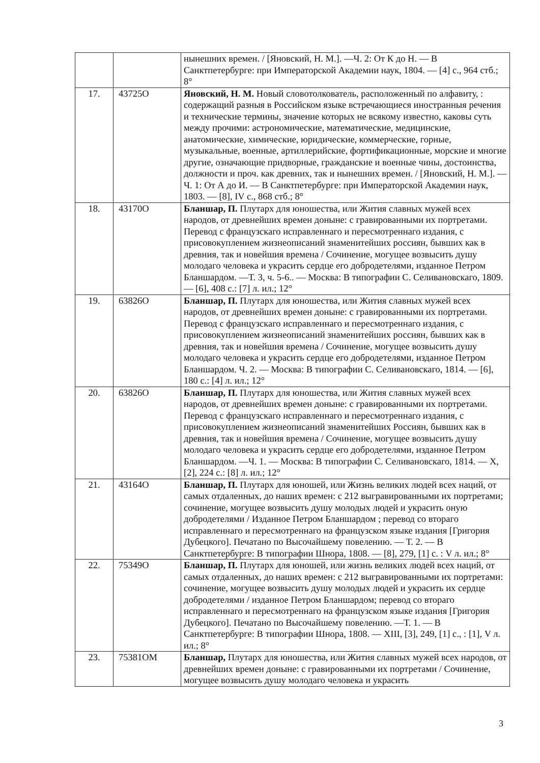| | | нынешних времен. / [Яновский, Н. М.]. —Ч. 2: От К до Н. — В Санктпетербурге: при Императорской Академии наук, 1804. — [4] с., 964 стб.; 8° |
| 17. | 43725О | Яновский, Н. М. Новый словотолкователь, расположенный по алфавиту, : содержащий разныя в Российском языке встречающиеся иностранныя речения и технические термины, значение которых не всякому известно, каковы суть между прочими: астрономические, математические, медицинские, анатомические, химические, юридические, коммерческие, горные, музыкальные, военные, артиллерийские, фортификационные, морские и многие другие, означающие придворные, гражданские и военные чины, достоинства, должности и проч. как древних, так и нынешних времен. / [Яновский, Н. М.]. —Ч. 1: От А до И. — В Санктпетербурге: при Императорской Академии наук, 1803. — [8], IV с., 868 стб.; 8° |
| 18. | 43170О | Бланшар, П. Плутарх для юношества, или Жития славных мужей всех народов, от древнейших времен доныне: с гравированными их портретами. Перевод с французскаго исправленнаго и пересмотреннаго издания, с присовокуплением жизнеописаний знаменитейших россиян, бывших как в древния, так и новейшия времена / Сочинение, могущее возвысить душу молодаго человека и украсить сердце его добродетелями, изданное Петром Бланшардом. —Т. 3, ч. 5-6.. — Москва: В типографии С. Селивановскаго, 1809. — [6], 408 с.: [7] л. ил.; 12° |
| 19. | 63826О | Бланшар, П. Плутарх для юношества, или Жития славных мужей всех народов, от древнейших времен доныне: с гравированными их портретами. Перевод с французскаго исправленнаго и пересмотреннаго издания, с присовокуплением жизнеописаний знаменитейших россиян, бывших как в древния, так и новейшия времена / Сочинение, могущее возвысить душу молодаго человека и украсить сердце его добродетелями, изданное Петром Бланшардом. Ч. 2. — Москва: В типографии С. Селивановскаго, 1814. — [6], 180 с.: [4] л. ил.; 12° |
| 20. | 63826О | Бланшар, П. Плутарх для юношества, или Жития славных мужей всех народов, от древнейших времен доныне: с гравированными их портретами. Перевод с французскаго исправленнаго и пересмотреннаго издания, с присовокуплением жизнеописаний знаменитейших Россиян, бывших как в древния, так и новейшия времена / Сочинение, могущее возвысить душу молодаго человека и украсить сердце его добродетелями, изданное Петром Бланшардом. —Ч. 1. — Москва: В типографии С. Селивановскаго, 1814. — X, [2], 224 с.: [8] л. ил.; 12° |
| 21. | 43164О | Бланшар, П. Плутарх для юношей, или Жизнь великих людей всех наций, от самых отдаленных, до наших времен: с 212 выгравированными их портретами; сочинение, могущее возвысить душу молодых людей и украсить оную добродетелями / Изданное Петром Бланшардом ; перевод со втораго исправленнаго и пересмотреннаго на французском языке издания [Григория Дубецкого]. Печатано по Высочайшему повелению. — Т. 2. — В Санктпетербурге: В типографии Шнора, 1808. — [8], 279, [1] с. : V л. ил.; 8° |
| 22. | 75349О | Бланшар, П. Плутарх для юношей, или жизнь великих людей всех наций, от самых отдаленных, до наших времен: с 212 выгравированными их портретами: сочинение, могущее возвысить душу молодых людей и украсить их сердце добродетелями / изданное Петром Бланшардом; перевод со втораго исправленнаго и пересмотреннаго на французском языке издания [Григория Дубецкого]. Печатано по Высочайшему повелению. —Т. 1. — В Санктпетербурге: В типографии Шнора, 1808. — XIII, [3], 249, [1] с., : [1], V л. ил.; 8° |
| 23. | 75381ОМ | Бланшар, Плутарх для юношества, или Жития славных мужей всех народов, от древнейших времен доныне: с гравированными их портретами / Сочинение, могущее возвысить душу молодаго человека и украсить |
3